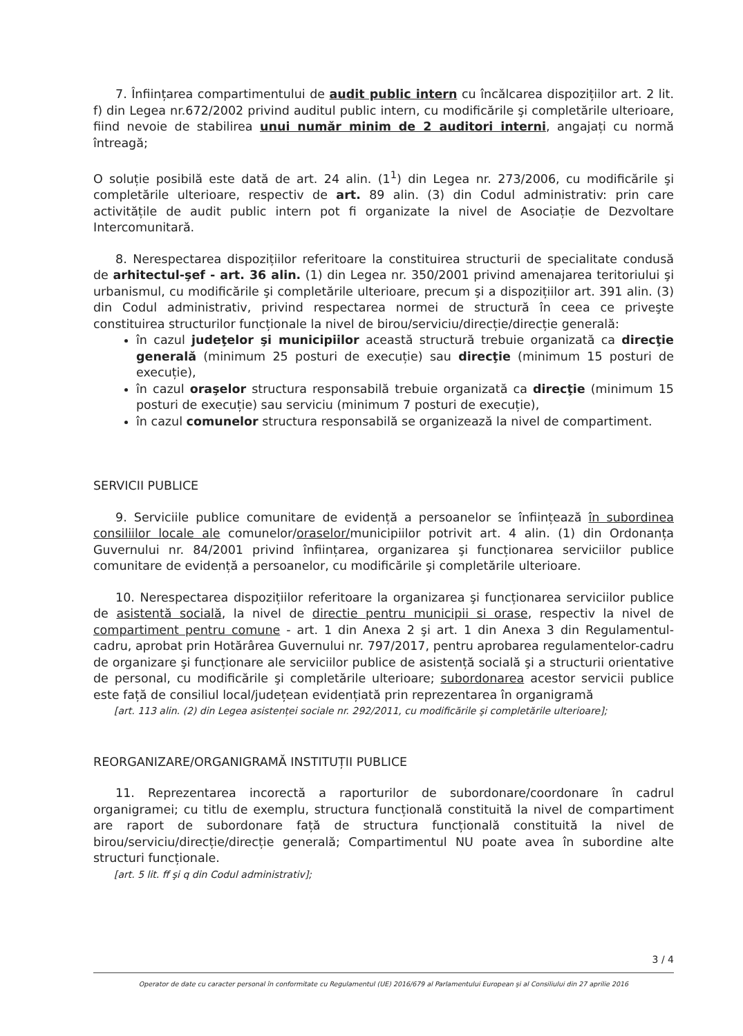7. Înființarea compartimentului de audit public intern cu încălcarea dispozițiilor art. 2 lit. f) din Legea nr.672/2002 privind auditul public intern, cu modificările şi completările ulterioare, fiind nevoie de stabilirea unui număr minim de 2 auditori interni, angajați cu normă întreagă;
O soluție posibilă este dată de art. 24 alin. (1<sup>1</sup>) din Legea nr. 273/2006, cu modificările şi completările ulterioare, respectiv de art. 89 alin. (3) din Codul administrativ: prin care activitățile de audit public intern pot fi organizate la nivel de Asociație de Dezvoltare Intercomunitară.
8. Nerespectarea dispozițiilor referitoare la constituirea structurii de specialitate condusă de arhitectul-şef - art. 36 alin. (1) din Legea nr. 350/2001 privind amenajarea teritoriului şi urbanismul, cu modificările şi completările ulterioare, precum şi a dispozițiilor art. 391 alin. (3) din Codul administrativ, privind respectarea normei de structură în ceea ce priveşte constituirea structurilor funcționale la nivel de birou/serviciu/direcție/direcție generală:
în cazul judeţelor şi municipiilor această structură trebuie organizată ca direcţie generală (minimum 25 posturi de execuție) sau direcţie (minimum 15 posturi de execuție),
în cazul oraşelor structura responsabilă trebuie organizată ca direcţie (minimum 15 posturi de execuție) sau serviciu (minimum 7 posturi de execuție),
în cazul comunelor structura responsabilă se organizează la nivel de compartiment.
SERVICII PUBLICE
9. Serviciile publice comunitare de evidență a persoanelor se înființează în subordinea consiliilor locale ale comunelor/oraselor/municipiilor potrivit art. 4 alin. (1) din Ordonanța Guvernului nr. 84/2001 privind înființarea, organizarea şi funcționarea serviciilor publice comunitare de evidență a persoanelor, cu modificările şi completările ulterioare.
10. Nerespectarea dispozițiilor referitoare la organizarea şi funcționarea serviciilor publice de asistentă socială, la nivel de directie pentru municipii si orase, respectiv la nivel de compartiment pentru comune - art. 1 din Anexa 2 şi art. 1 din Anexa 3 din Regulamentul-cadru, aprobat prin Hotărârea Guvernului nr. 797/2017, pentru aprobarea regulamentelor-cadru de organizare şi funcționare ale serviciilor publice de asistență socială şi a structurii orientative de personal, cu modificările şi completările ulterioare; subordonarea acestor servicii publice este față de consiliul local/județean evidențiată prin reprezentarea în organigramă
[art. 113 alin. (2) din Legea asistenței sociale nr. 292/2011, cu modificările şi completările ulterioare];
REORGANIZARE/ORGANIGRAMĂ INSTITUȚII PUBLICE
11. Reprezentarea incorectă a raporturilor de subordonare/coordonare în cadrul organigramei; cu titlu de exemplu, structura funcțională constituită la nivel de compartiment are raport de subordonare față de structura funcțională constituită la nivel de birou/serviciu/direcție/direcție generală; Compartimentul NU poate avea în subordine alte structuri funcționale.
[art. 5 lit. ff şi q din Codul administrativ];
3 / 4
Operator de date cu caracter personal în conformitate cu Regulamentul (UE) 2016/679 al Parlamentului European şi al Consiliului din 27 aprilie 2016